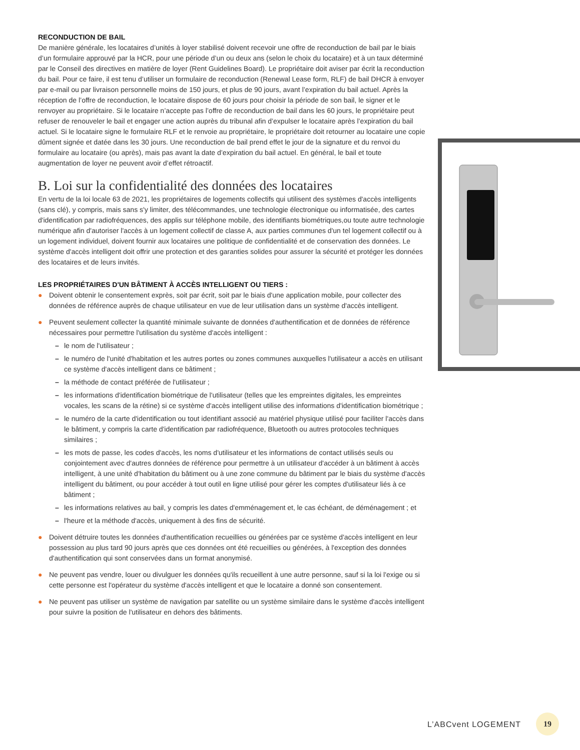RECONDUCTION DE BAIL
De manière générale, les locataires d’unités à loyer stabilisé doivent recevoir une offre de reconduction de bail par le biais d’un formulaire approuvé par la HCR, pour une période d’un ou deux ans (selon le choix du locataire) et à un taux déterminé par le Conseil des directives en matière de loyer (Rent Guidelines Board). Le propriétaire doit aviser par écrit la reconduction du bail. Pour ce faire, il est tenu d’utiliser un formulaire de reconduction (Renewal Lease form, RLF) de bail DHCR à envoyer par e-mail ou par livraison personnelle moins de 150 jours, et plus de 90 jours, avant l’expiration du bail actuel. Après la réception de l’offre de reconduction, le locataire dispose de 60 jours pour choisir la période de son bail, le signer et le renvoyer au propriétaire. Si le locataire n’accepte pas l’offre de reconduction de bail dans les 60 jours, le propriétaire peut refuser de renouveler le bail et engager une action auprès du tribunal afin d’expulser le locataire après l’expiration du bail actuel. Si le locataire signe le formulaire RLF et le renvoie au propriétaire, le propriétaire doit retourner au locataire une copie dûment signée et datée dans les 30 jours. Une reconduction de bail prend effet le jour de la signature et du renvoi du formulaire au locataire (ou après), mais pas avant la date d’expiration du bail actuel. En général, le bail et toute augmentation de loyer ne peuvent avoir d’effet rétroactif.
B. Loi sur la confidentialité des données des locataires
En vertu de la loi locale 63 de 2021, les propriétaires de logements collectifs qui utilisent des systèmes d'accès intelligents (sans clé), y compris, mais sans s'y limiter, des télécommandes, une technologie électronique ou informatisée, des cartes d'identification par radiofréquences, des applis sur téléphone mobile, des identifiants biométriques,ou toute autre technologie numérique afin d'autoriser l'accès à un logement collectif de classe A, aux parties communes d'un tel logement collectif ou à un logement individuel, doivent fournir aux locataires une politique de confidentialité et de conservation des données. Le système d'accès intelligent doit offrir une protection et des garanties solides pour assurer la sécurité et protéger les données des locataires et de leurs invités.
LES PROPRIÉTAIRES D'UN BÂTIMENT À ACCÈS INTELLIGENT OU TIERS :
● Doivent obtenir le consentement exprès, soit par écrit, soit par le biais d'une application mobile, pour collecter des données de référence auprès de chaque utilisateur en vue de leur utilisation dans un système d'accès intelligent.
● Peuvent seulement collecter la quantité minimale suivante de données d'authentification et de données de référence nécessaires pour permettre l'utilisation du système d'accès intelligent :
– le nom de l'utilisateur ;
– le numéro de l'unité d'habitation et les autres portes ou zones communes auxquelles l'utilisateur a accès en utilisant ce système d'accès intelligent dans ce bâtiment ;
– la méthode de contact préférée de l'utilisateur ;
– les informations d'identification biométrique de l'utilisateur (telles que les empreintes digitales, les empreintes vocales, les scans de la rétine) si ce système d'accès intelligent utilise des informations d'identification biométrique ;
– le numéro de la carte d'identification ou tout identifiant associé au matériel physique utilisé pour faciliter l'accès dans le bâtiment, y compris la carte d'identification par radiofréquence, Bluetooth ou autres protocoles techniques similaires ;
– les mots de passe, les codes d'accès, les noms d'utilisateur et les informations de contact utilisés seuls ou conjointement avec d'autres données de référence pour permettre à un utilisateur d'accéder à un bâtiment à accès intelligent, à une unité d'habitation du bâtiment ou à une zone commune du bâtiment par le biais du système d'accès intelligent du bâtiment, ou pour accéder à tout outil en ligne utilisé pour gérer les comptes d'utilisateur liés à ce bâtiment ;
– les informations relatives au bail, y compris les dates d'emménagement et, le cas échéant, de déménagement ; et
– l'heure et la méthode d'accès, uniquement à des fins de sécurité.
● Doivent détruire toutes les données d'authentification recueillies ou générées par ce système d'accès intelligent en leur possession au plus tard 90 jours après que ces données ont été recueillies ou générées, à l'exception des données d'authentification qui sont conservées dans un format anonymisé.
● Ne peuvent pas vendre, louer ou divulguer les données qu'ils recueillent à une autre personne, sauf si la loi l'exige ou si cette personne est l'opérateur du système d'accès intelligent et que le locataire a donné son consentement.
● Ne peuvent pas utiliser un système de navigation par satellite ou un système similaire dans le système d'accès intelligent pour suivre la position de l'utilisateur en dehors des bâtiments.
L’ABCvent LOGEMENT
19